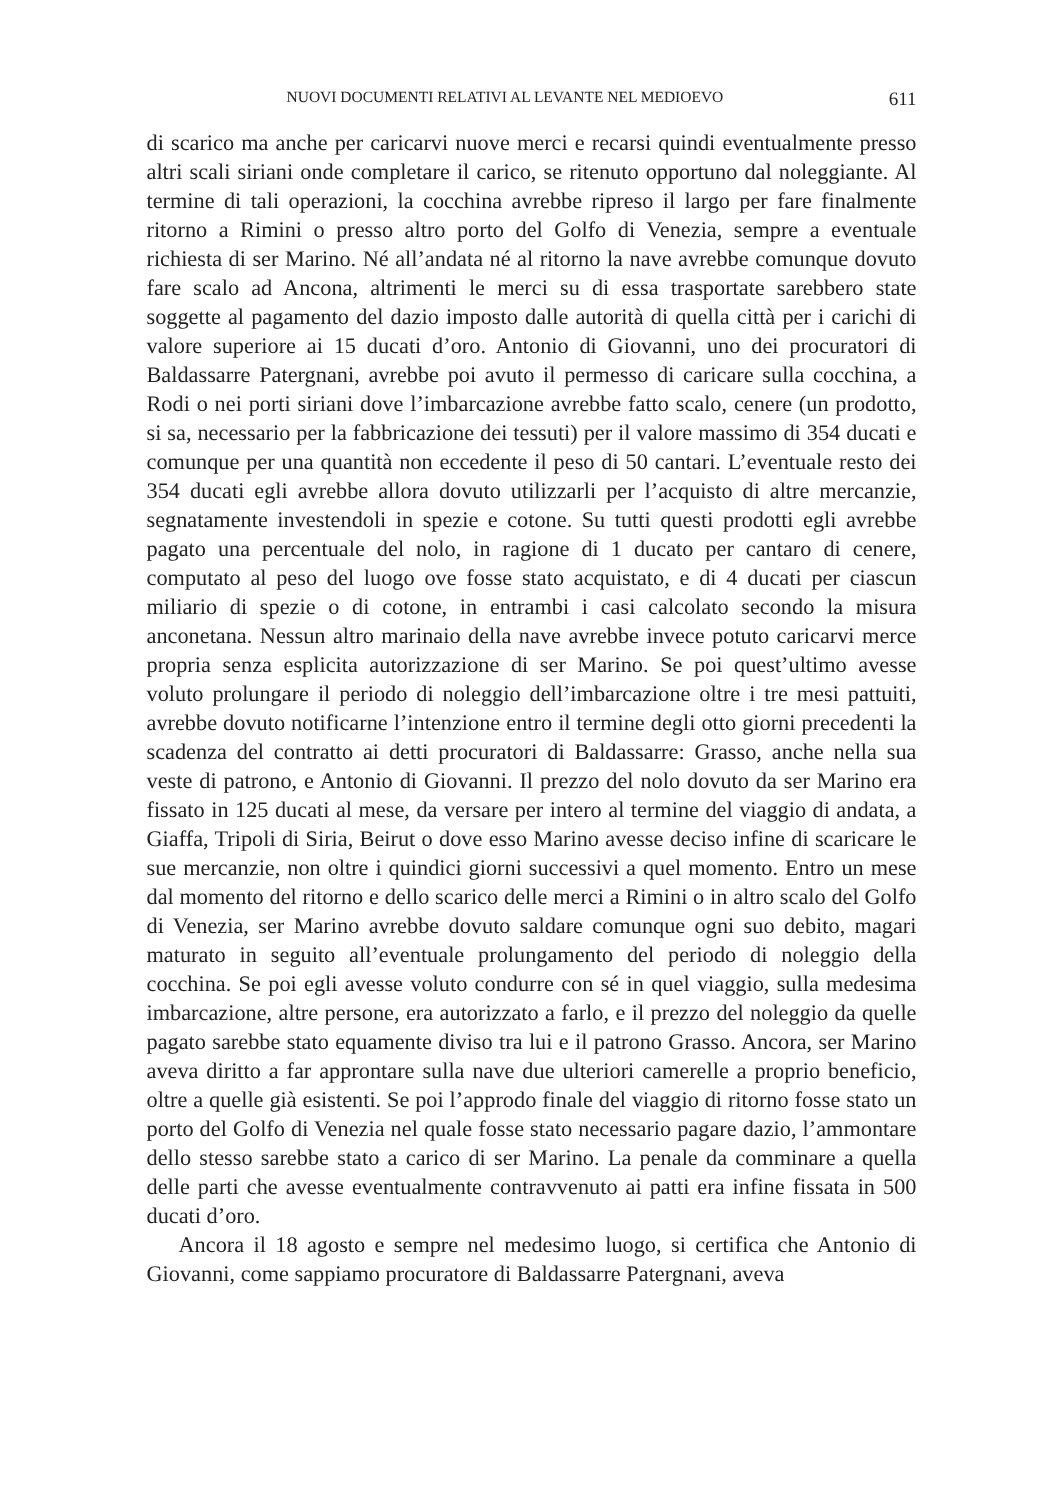NUOVI DOCUMENTI RELATIVI AL LEVANTE NEL MEDIOEVO 611
di scarico ma anche per caricarvi nuove merci e recarsi quindi eventualmente presso altri scali siriani onde completare il carico, se ritenuto opportuno dal noleggiante. Al termine di tali operazioni, la cocchina avrebbe ripreso il largo per fare finalmente ritorno a Rimini o presso altro porto del Golfo di Venezia, sempre a eventuale richiesta di ser Marino. Né all’andata né al ritorno la nave avrebbe comunque dovuto fare scalo ad Ancona, altrimenti le merci su di essa trasportate sarebbero state soggette al pagamento del dazio imposto dalle autorità di quella città per i carichi di valore superiore ai 15 ducati d’oro. Antonio di Giovanni, uno dei procuratori di Baldassarre Patergnani, avrebbe poi avuto il permesso di caricare sulla cocchina, a Rodi o nei porti siriani dove l’imbarcazione avrebbe fatto scalo, cenere (un prodotto, si sa, necessario per la fabbricazione dei tessuti) per il valore massimo di 354 ducati e comunque per una quantità non eccedente il peso di 50 cantari. L’eventuale resto dei 354 ducati egli avrebbe allora dovuto utilizzarli per l’acquisto di altre mercanzie, segnatamente investendoli in spezie e cotone. Su tutti questi prodotti egli avrebbe pagato una percentuale del nolo, in ragione di 1 ducato per cantaro di cenere, computato al peso del luogo ove fosse stato acquistato, e di 4 ducati per ciascun miliario di spezie o di cotone, in entrambi i casi calcolato secondo la misura anconetana. Nessun altro marinaio della nave avrebbe invece potuto caricarvi merce propria senza esplicita autorizzazione di ser Marino. Se poi quest’ultimo avesse voluto prolungare il periodo di noleggio dell’imbarcazione oltre i tre mesi pattuiti, avrebbe dovuto notificarne l’intenzione entro il termine degli otto giorni precedenti la scadenza del contratto ai detti procuratori di Baldassarre: Grasso, anche nella sua veste di patrono, e Antonio di Giovanni. Il prezzo del nolo dovuto da ser Marino era fissato in 125 ducati al mese, da versare per intero al termine del viaggio di andata, a Giaffa, Tripoli di Siria, Beirut o dove esso Marino avesse deciso infine di scaricare le sue mercanzie, non oltre i quindici giorni successivi a quel momento. Entro un mese dal momento del ritorno e dello scarico delle merci a Rimini o in altro scalo del Golfo di Venezia, ser Marino avrebbe dovuto saldare comunque ogni suo debito, magari maturato in seguito all’eventuale prolungamento del periodo di noleggio della cocchina. Se poi egli avesse voluto condurre con sé in quel viaggio, sulla medesima imbarcazione, altre persone, era autorizzato a farlo, e il prezzo del noleggio da quelle pagato sarebbe stato equamente diviso tra lui e il patrono Grasso. Ancora, ser Marino aveva diritto a far approntare sulla nave due ulteriori camerelle a proprio beneficio, oltre a quelle già esistenti. Se poi l’approdo finale del viaggio di ritorno fosse stato un porto del Golfo di Venezia nel quale fosse stato necessario pagare dazio, l’ammontare dello stesso sarebbe stato a carico di ser Marino. La penale da comminare a quella delle parti che avesse eventualmente contravvenuto ai patti era infine fissata in 500 ducati d’oro.
Ancora il 18 agosto e sempre nel medesimo luogo, si certifica che Antonio di Giovanni, come sappiamo procuratore di Baldassarre Patergnani, aveva